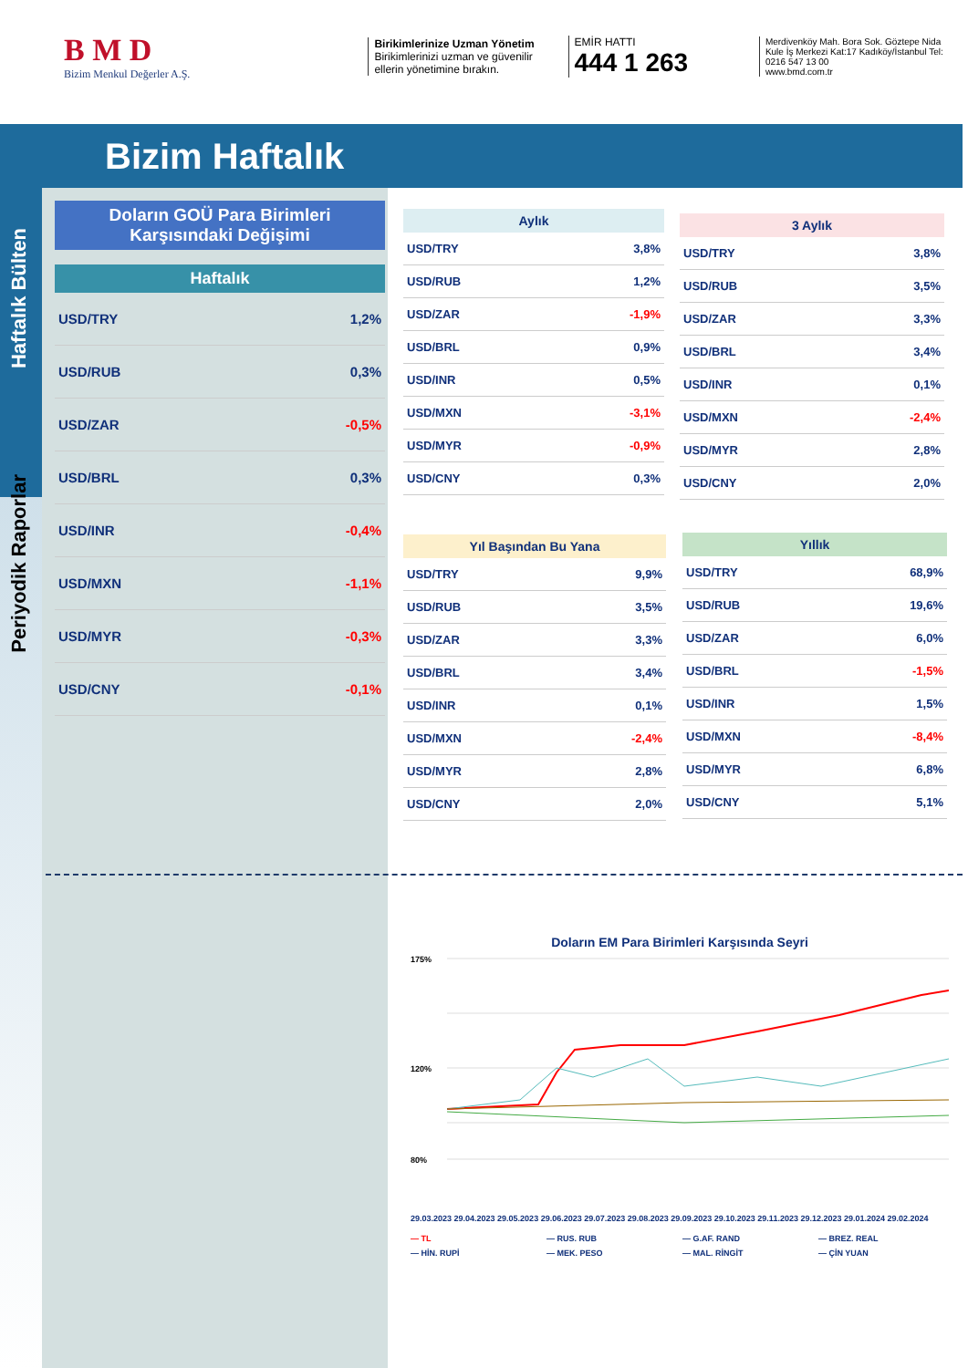B M D
Bizim Menkul Değerler A.Ş.
Birikimlerinize Uzman Yönetim
Birikimlerinizi uzman ve güvenilir ellerin yönetimine bırakın.
EMİR HATTI
444 1 263
Merdivenköy Mah. Bora Sok. Göztepe Nida Kule İş Merkezi Kat:17 Kadıköy/İstanbul Tel: 0216 547 13 00
www.bmd.com.tr
Bizim Haftalık
Haftalık Bülten
Periyodik Raporlar
Doların GOÜ Para Birimleri Karşısındaki Değişimi
Haftalık
USD/TRY 1,2%
USD/RUB 0,3%
USD/ZAR -0,5%
USD/BRL 0,3%
USD/INR -0,4%
USD/MXN -1,1%
USD/MYR -0,3%
USD/CNY -0,1%
Aylık
USD/TRY 3,8%
USD/RUB 1,2%
USD/ZAR -1,9%
USD/BRL 0,9%
USD/INR 0,5%
USD/MXN -3,1%
USD/MYR -0,9%
USD/CNY 0,3%
3 Aylık
USD/TRY 3,8%
USD/RUB 3,5%
USD/ZAR 3,3%
USD/BRL 3,4%
USD/INR 0,1%
USD/MXN -2,4%
USD/MYR 2,8%
USD/CNY 2,0%
Yıl Başından Bu Yana
USD/TRY 9,9%
USD/RUB 3,5%
USD/ZAR 3,3%
USD/BRL 3,4%
USD/INR 0,1%
USD/MXN -2,4%
USD/MYR 2,8%
USD/CNY 2,0%
Yıllık
USD/TRY 68,9%
USD/RUB 19,6%
USD/ZAR 6,0%
USD/BRL -1,5%
USD/INR 1,5%
USD/MXN -8,4%
USD/MYR 6,8%
USD/CNY 5,1%
Doların EM Para Birimleri Karşısında Seyri
175%
120%
80%
29.03.2023 29.04.2023 29.05.2023 29.06.2023 29.07.2023 29.08.2023 29.09.2023 29.10.2023 29.11.2023 29.12.2023 29.01.2024 29.02.2024
— TL — RUS. RUB — G.AF. RAND — BREZ. REAL — HİN. RUPİ — MEK. PESO — MAL. RİNGİT — ÇİN YUAN